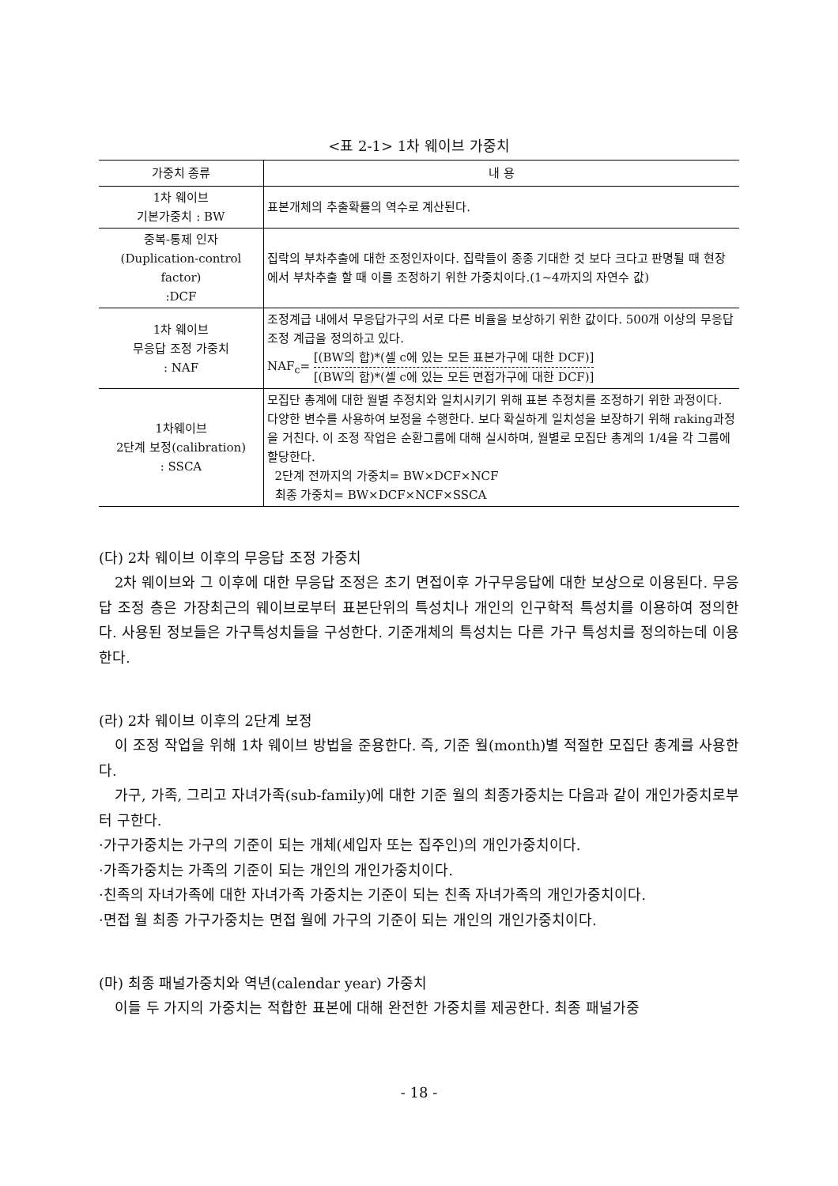<표 2-1> 1차 웨이브 가중치
| 가중치 종류 | 내 용 |
| --- | --- |
| 1차 웨이브 기본가중치 : BW | 표본개체의 추출확률의 역수로 계산된다. |
| 중복-통제 인자 (Duplication-control factor) :DCF | 집락의 부차추출에 대한 조정인자이다. 집락들이 종종 기대한 것 보다 크다고 판명될 때 현장에서 부차추출 할 때 이를 조정하기 위한 가중치이다.(1~4까지의 자연수 값) |
| 1차 웨이브 무응답 조정 가중치 : NAF | 조정계급 내에서 무응답가구의 서로 다른 비율을 보상하기 위한 값이다. 500개 이상의 무응답조정 계급을 정의하고 있다. NAF<sub>c</sub>= [(BW의 합)*(셀 c에 있는 모든 표본가구에 대한 DCF)] [(BW의 합)*(셀 c에 있는 모든 면접가구에 대한 DCF)] |
| 1차웨이브 2단계 보정(calibration) : SSCA | 모집단 총계에 대한 월별 추정치와 일치시키기 위해 표본 추정치를 조정하기 위한 과정이다. 다양한 변수를 사용하여 보정을 수행한다. 보다 확실하게 일치성을 보장하기 위해 raking과정을 거친다. 이 조정 작업은 순환그룹에 대해 실시하며, 월별로 모집단 총계의 1/4을 각 그룹에 할당한다. 2단계 전까지의 가중치= BW×DCF×NCF 최종 가중치= BW×DCF×NCF×SSCA |
(다) 2차 웨이브 이후의 무응답 조정 가중치
2차 웨이브와 그 이후에 대한 무응답 조정은 초기 면접이후 가구무응답에 대한 보상으로 이용된다. 무응답 조정 층은 가장최근의 웨이브로부터 표본단위의 특성치나 개인의 인구학적 특성치를 이용하여 정의한다. 사용된 정보들은 가구특성치들을 구성한다. 기준개체의 특성치는 다른 가구 특성치를 정의하는데 이용한다.
(라) 2차 웨이브 이후의 2단계 보정
이 조정 작업을 위해 1차 웨이브 방법을 준용한다. 즉, 기준 월(month)별 적절한 모집단 총계를 사용한다.
가구, 가족, 그리고 자녀가족(sub-family)에 대한 기준 월의 최종가중치는 다음과 같이 개인가중치로부터 구한다.
·가구가중치는 가구의 기준이 되는 개체(세입자 또는 집주인)의 개인가중치이다.
·가족가중치는 가족의 기준이 되는 개인의 개인가중치이다.
·친족의 자녀가족에 대한 자녀가족 가중치는 기준이 되는 친족 자녀가족의 개인가중치이다.
·면접 월 최종 가구가중치는 면접 월에 가구의 기준이 되는 개인의 개인가중치이다.
(마) 최종 패널가중치와 역년(calendar year) 가중치
이들 두 가지의 가중치는 적합한 표본에 대해 완전한 가중치를 제공한다. 최종 패널가중
- 18 -